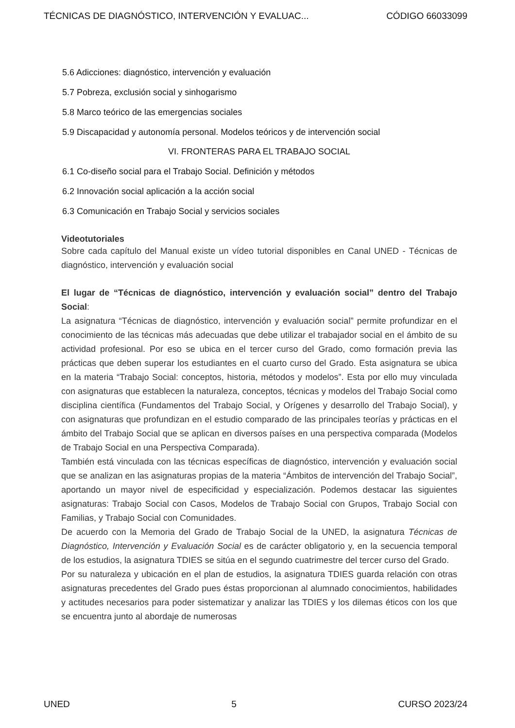TÉCNICAS DE DIAGNÓSTICO, INTERVENCIÓN Y EVALUAC... CÓDIGO 66033099
5.6 Adicciones: diagnóstico, intervención y evaluación
5.7 Pobreza, exclusión social y sinhogarismo
5.8 Marco teórico de las emergencias sociales
5.9 Discapacidad y autonomía personal. Modelos teóricos y de intervención social
VI. FRONTERAS PARA EL TRABAJO SOCIAL
6.1 Co-diseño social para el Trabajo Social. Definición y métodos
6.2 Innovación social aplicación a la acción social
6.3 Comunicación en Trabajo Social y servicios sociales
Videotutoriales
Sobre cada capítulo del Manual existe un vídeo tutorial disponibles en Canal UNED - Técnicas de diagnóstico, intervención y evaluación social
El lugar de “Técnicas de diagnóstico, intervención y evaluación social” dentro del Trabajo Social:
La asignatura “Técnicas de diagnóstico, intervención y evaluación social” permite profundizar en el conocimiento de las técnicas más adecuadas que debe utilizar el trabajador social en el ámbito de su actividad profesional. Por eso se ubica en el tercer curso del Grado, como formación previa las prácticas que deben superar los estudiantes en el cuarto curso del Grado. Esta asignatura se ubica en la materia “Trabajo Social: conceptos, historia, métodos y modelos”. Esta por ello muy vinculada con asignaturas que establecen la naturaleza, conceptos, técnicas y modelos del Trabajo Social como disciplina científica (Fundamentos del Trabajo Social, y Orígenes y desarrollo del Trabajo Social), y con asignaturas que profundizan en el estudio comparado de las principales teorías y prácticas en el ámbito del Trabajo Social que se aplican en diversos países en una perspectiva comparada (Modelos de Trabajo Social en una Perspectiva Comparada).
También está vinculada con las técnicas específicas de diagnóstico, intervención y evaluación social que se analizan en las asignaturas propias de la materia “Ámbitos de intervención del Trabajo Social”, aportando un mayor nivel de especificidad y especialización. Podemos destacar las siguientes asignaturas: Trabajo Social con Casos, Modelos de Trabajo Social con Grupos, Trabajo Social con Familias, y Trabajo Social con Comunidades.
De acuerdo con la Memoria del Grado de Trabajo Social de la UNED, la asignatura Técnicas de Diagnóstico, Intervención y Evaluación Social es de carácter obligatorio y, en la secuencia temporal de los estudios, la asignatura TDIES se sitúa en el segundo cuatrimestre del tercer curso del Grado.
Por su naturaleza y ubicación en el plan de estudios, la asignatura TDIES guarda relación con otras asignaturas precedentes del Grado pues éstas proporcionan al alumnado conocimientos, habilidades y actitudes necesarios para poder sistematizar y analizar las TDIES y los dilemas éticos con los que se encuentra junto al abordaje de numerosas
UNED 5 CURSO 2023/24